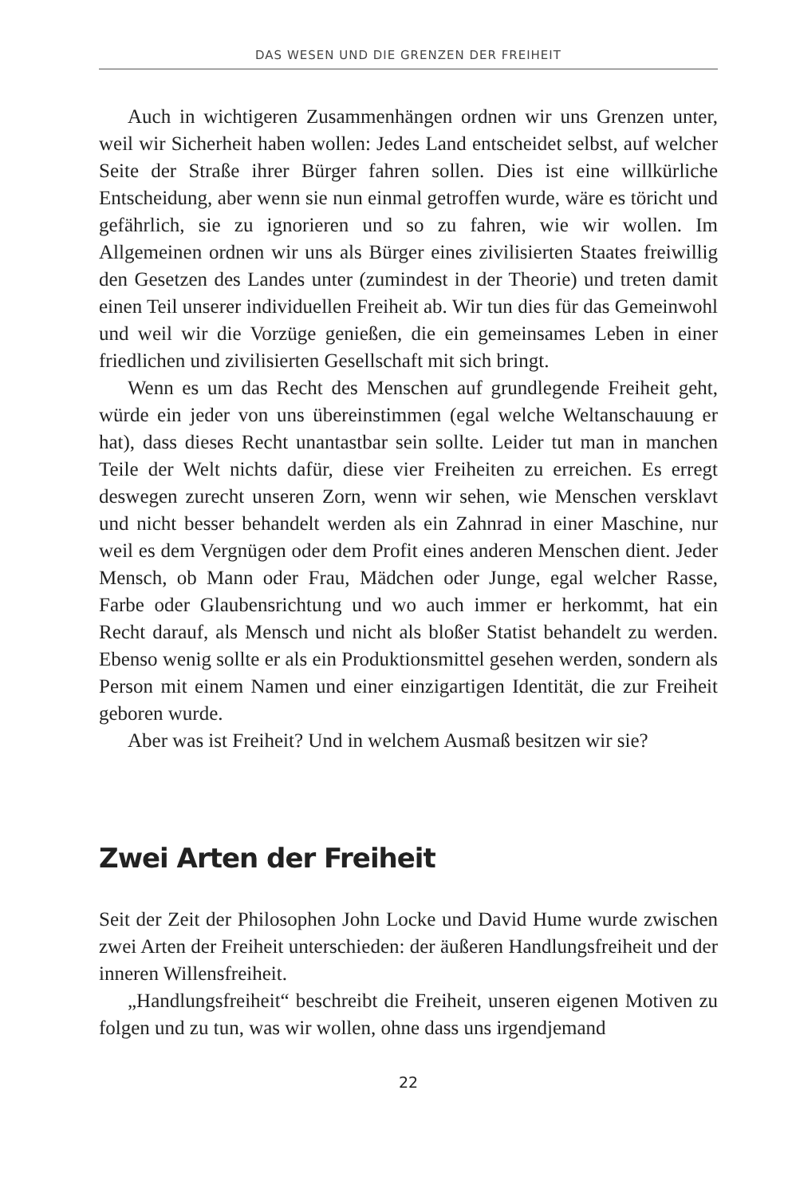DAS WESEN UND DIE GRENZEN DER FREIHEIT
Auch in wichtigeren Zusammenhängen ordnen wir uns Grenzen unter, weil wir Sicherheit haben wollen: Jedes Land entscheidet selbst, auf welcher Seite der Straße ihrer Bürger fahren sollen. Dies ist eine willkürliche Entscheidung, aber wenn sie nun einmal getroffen wurde, wäre es töricht und gefährlich, sie zu ignorieren und so zu fahren, wie wir wollen. Im Allgemeinen ordnen wir uns als Bürger eines zivilisierten Staates freiwillig den Gesetzen des Landes unter (zumindest in der Theorie) und treten damit einen Teil unserer individuellen Freiheit ab. Wir tun dies für das Gemeinwohl und weil wir die Vorzüge genießen, die ein gemeinsames Leben in einer friedlichen und zivilisierten Gesellschaft mit sich bringt.
Wenn es um das Recht des Menschen auf grundlegende Freiheit geht, würde ein jeder von uns übereinstimmen (egal welche Weltanschauung er hat), dass dieses Recht unantastbar sein sollte. Leider tut man in manchen Teile der Welt nichts dafür, diese vier Freiheiten zu erreichen. Es erregt deswegen zurecht unseren Zorn, wenn wir sehen, wie Menschen versklavt und nicht besser behandelt werden als ein Zahnrad in einer Maschine, nur weil es dem Vergnügen oder dem Profit eines anderen Menschen dient. Jeder Mensch, ob Mann oder Frau, Mädchen oder Junge, egal welcher Rasse, Farbe oder Glaubensrichtung und wo auch immer er herkommt, hat ein Recht darauf, als Mensch und nicht als bloßer Statist behandelt zu werden. Ebenso wenig sollte er als ein Produktionsmittel gesehen werden, sondern als Person mit einem Namen und einer einzigartigen Identität, die zur Freiheit geboren wurde.
Aber was ist Freiheit? Und in welchem Ausmaß besitzen wir sie?
Zwei Arten der Freiheit
Seit der Zeit der Philosophen John Locke und David Hume wurde zwischen zwei Arten der Freiheit unterschieden: der äußeren Handlungsfreiheit und der inneren Willensfreiheit.
„Handlungsfreiheit“ beschreibt die Freiheit, unseren eigenen Motiven zu folgen und zu tun, was wir wollen, ohne dass uns irgendjemand
22